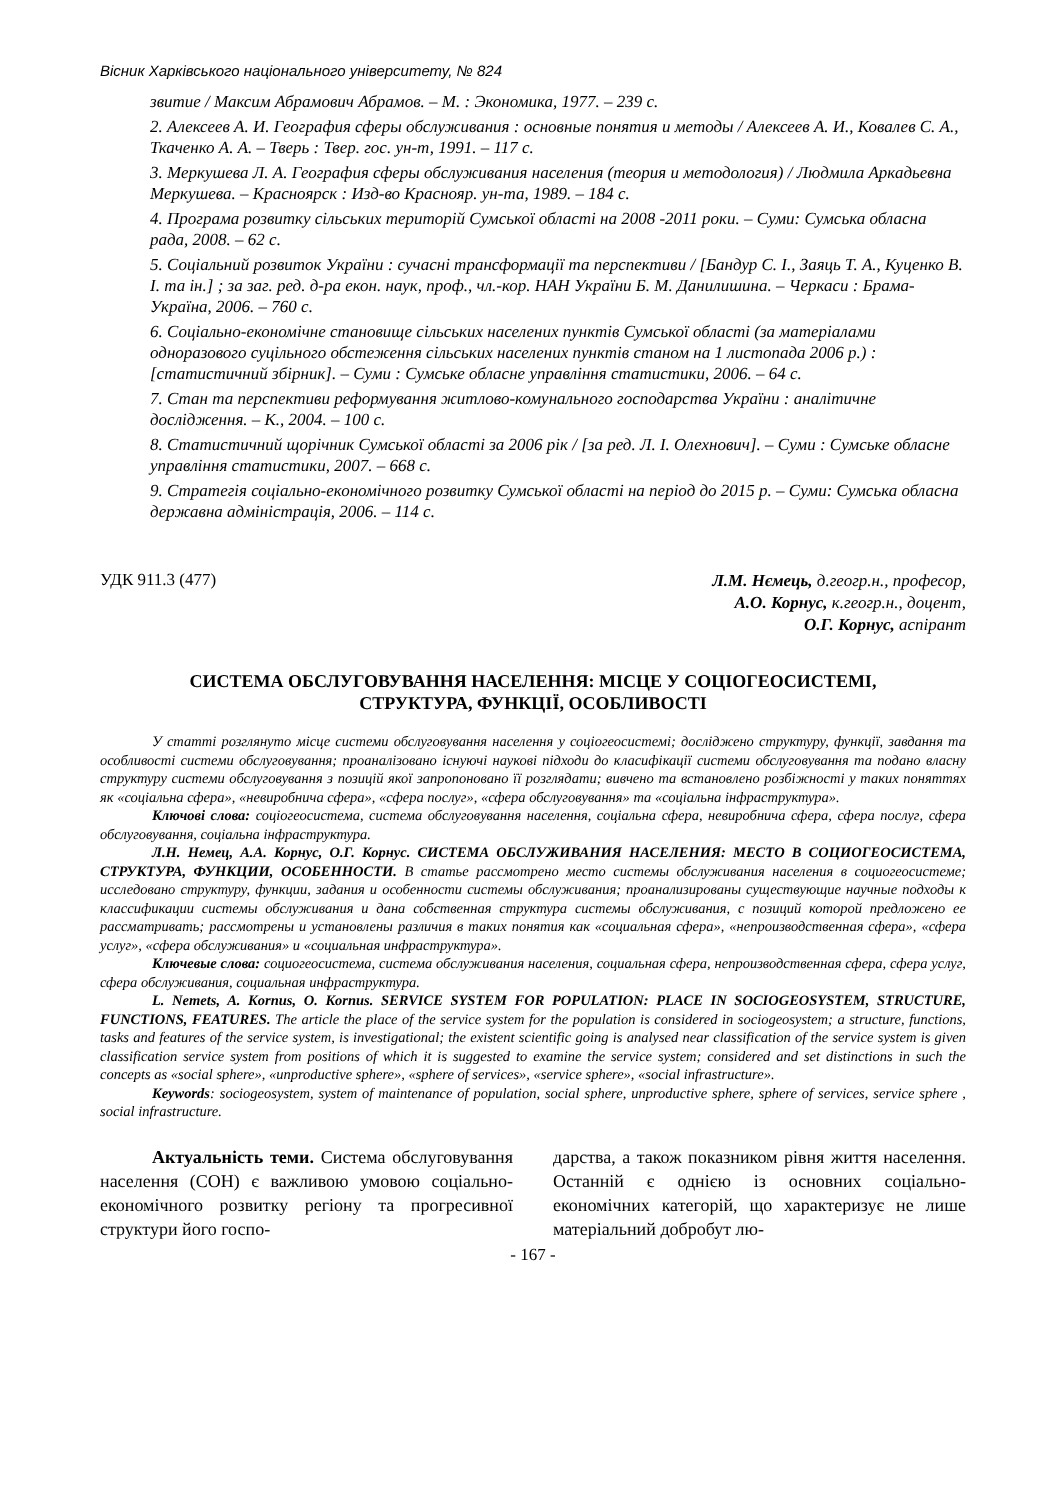Вісник Харківського національного університету, № 824
звитие / Максим Абрамович Абрамов. – М. : Экономика, 1977. – 239 с.
2. Алексеев А. И. География сферы обслуживания : основные понятия и методы / Алексеев А. И., Ковалев С. А., Ткаченко А. А. – Тверь : Твер. гос. ун-т, 1991. – 117 с.
3. Меркушева Л. А. География сферы обслуживания населения (теория и методология) / Людмила Аркадьевна Меркушева. – Красноярск : Изд-во Краснояр. ун-та, 1989. – 184 с.
4. Програма розвитку сільських територій Сумської області на 2008 -2011 роки. – Суми: Сумська обласна рада, 2008. – 62 с.
5. Соціальний розвиток України : сучасні трансформації та перспективи / [Бандур С. І., Заяць Т. А., Куценко В. І. та ін.] ; за заг. ред. д-ра екон. наук, проф., чл.-кор. НАН України Б. М. Данилишина. – Черкаси : Брама-Україна, 2006. – 760 с.
6. Соціально-економічне становище сільських населених пунктів Сумської області (за матеріалами одноразового суцільного обстеження сільських населених пунктів станом на 1 листопада 2006 р.) : [статистичний збірник]. – Суми : Сумське обласне управління статистики, 2006. – 64 с.
7. Стан та перспективи реформування житлово-комунального господарства України : аналітичне дослідження. – К., 2004. – 100 с.
8. Статистичний щорічник Сумської області за 2006 рік / [за ред. Л. І. Олехнович]. – Суми : Сумське обласне управління статистики, 2007. – 668 с.
9. Стратегія соціально-економічного розвитку Сумської області на період до 2015 р. – Суми: Сумська обласна державна адміністрація, 2006. – 114 с.
УДК 911.3 (477)
Л.М. Нємець, д.геогр.н., професор,
А.О. Корнус, к.геогр.н., доцент,
О.Г. Корнус, аспірант
СИСТЕМА ОБСЛУГОВУВАННЯ НАСЕЛЕННЯ: МІСЦЕ У СОЦІОГЕОСИСТЕМІ,
СТРУКТУРА, ФУНКЦІЇ, ОСОБЛИВОСТІ
У статті розглянуто місце системи обслуговування населення у соціогеосистемі; досліджено структуру, функції, завдання та особливості системи обслуговування; проаналізовано існуючі наукові підходи до класифікації системи обслуговування та подано власну структуру системи обслуговування з позицій якої запропоновано її розглядати; вивчено та встановлено розбіжності у таких поняттях як «соціальна сфера», «невиробнича сфера», «сфера послуг», «сфера обслуговування» та «соціальна інфраструктура».
Ключові слова: соціогеосистема, система обслуговування населення, соціальна сфера, невиробнича сфера, сфера послуг, сфера обслуговування, соціальна інфраструктура.
Л.Н. Немец, А.А. Корнус, О.Г. Корнус. СИСТЕМА ОБСЛУЖИВАНИЯ НАСЕЛЕНИЯ: МЕСТО В СОЦИОГЕОСИСТЕМА, СТРУКТУРА, ФУНКЦИИ, ОСОБЕННОСТИ. В статье рассмотрено место системы обслуживания населения в социогеосистеме; исследовано структуру, функции, задания и особенности системы обслуживания; проанализированы существующие научные подходы к классификации системы обслуживания и дана собственная структура системы обслуживания, с позиций которой предложено ее рассматривать; рассмотрены и установлены различия в таких понятия как «социальная сфера», «непроизводственная сфера», «сфера услуг», «сфера обслуживания» и «социальная инфраструктура».
Ключевые слова: социогеосистема, система обслуживания населения, социальная сфера, непроизводственная сфера, сфера услуг, сфера обслуживания, социальная инфраструктура.
L. Nemets, A. Kornus, O. Kornus. SERVICE SYSTEM FOR POPULATION: PLACE IN SOCIOGEOSYSTEM, STRUCTURE, FUNCTIONS, FEATURES. The article the place of the service system for the population is considered in sociogeosystem; a structure, functions, tasks and features of the service system, is investigational; the existent scientific going is analysed near classification of the service system is given classification service system from positions of which it is suggested to examine the service system; considered and set distinctions in such the concepts as «social sphere», «unproductive sphere», «sphere of services», «service sphere», «social infrastructure».
Keywords: sociogeosystem, system of maintenance of population, social sphere, unproductive sphere, sphere of services, service sphere , social infrastructure.
Актуальність теми. Система обслуговування населення (СОН) є важливою умовою соціально-економічного розвитку регіону та прогресивної структури його госпо-
дарства, а також показником рівня життя населення. Останній є однією із основних соціально-економічних категорій, що характеризує не лише матеріальний добробут лю-
- 167 -